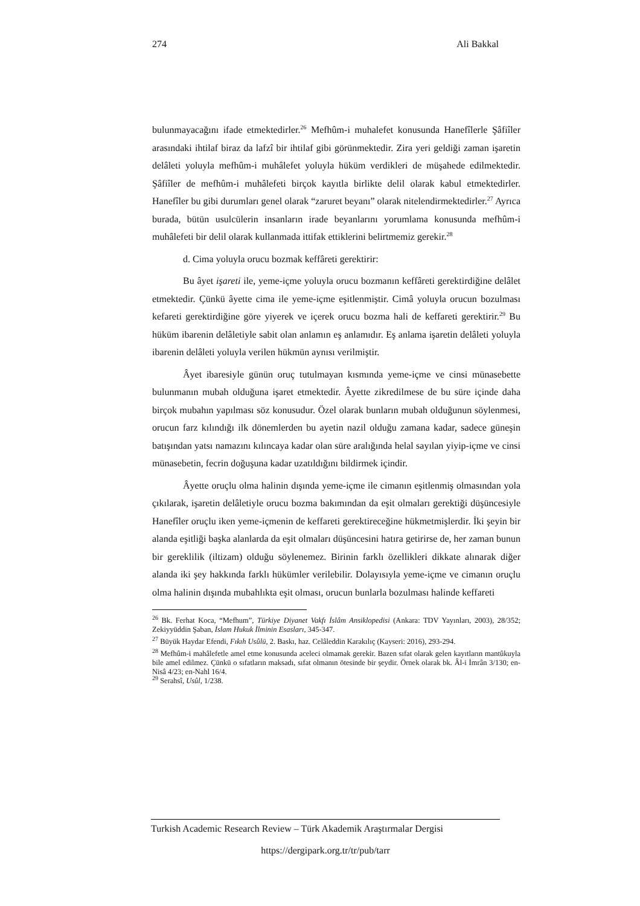274 Ali Bakkal
bulunmayacağını ifade etmektedirler.<sup>26</sup> Mefhûm-i muhalefet konusunda Hanefîlerle Şâfiîler arasındaki ihtilaf biraz da lafzî bir ihtilaf gibi görünmektedir. Zira yeri geldiği zaman işaretin delâleti yoluyla mefhûm-i muhâlefet yoluyla hüküm verdikleri de müşahede edilmektedir. Şâfiîler de mefhûm-i muhâlefeti birçok kayıtla birlikte delil olarak kabul etmektedirler. Hanefîler bu gibi durumları genel olarak “zaruret beyanı” olarak nitelendirmektedirler.<sup>27</sup> Ayrıca burada, bütün usulcülerin insanların irade beyanlarını yorumlama konusunda mefhûm-i muhâlefeti bir delil olarak kullanmada ittifak ettiklerini belirtmemiz gerekir.<sup>28</sup>
d. Cima yoluyla orucu bozmak keffâreti gerektirir:
Bu âyet işareti ile, yeme-içme yoluyla orucu bozmanın keffâreti gerektirdiğine delâlet etmektedir. Çünkü âyette cima ile yeme-içme eşitlenmiştir. Cimâ yoluyla orucun bozulması kefareti gerektirdiğine göre yiyerek ve içerek orucu bozma hali de keffareti gerektirir.<sup>29</sup> Bu hüküm ibarenin delâletiyle sabit olan anlamın eş anlamıdır. Eş anlama işaretin delâleti yoluyla ibarenin delâleti yoluyla verilen hükmün aynısı verilmiştir.
Âyet ibaresiyle günün oruç tutulmayan kısmında yeme-içme ve cinsi münasebette bulunmanın mubah olduğuna işaret etmektedir. Âyette zikredilmese de bu süre içinde daha birçok mubahın yapılması söz konusudur. Özel olarak bunların mubah olduğunun söylenmesi, orucun farz kılındığı ilk dönemlerden bu ayetin nazil olduğu zamana kadar, sadece güneşin batışından yatsı namazını kılıncaya kadar olan süre aralığında helal sayılan yiyip-içme ve cinsi münasebetin, fecrin doğuşuna kadar uzatıldığını bildirmek içindir.
Âyette oruçlu olma halinin dışında yeme-içme ile cimanın eşitlenmiş olmasından yola çıkılarak, işaretin delâletiyle orucu bozma bakımından da eşit olmaları gerektiği düşüncesiyle Hanefîler oruçlu iken yeme-içmenin de keffareti gerektireceğine hükmetmişlerdir. İki şeyin bir alanda eşitliği başka alanlarda da eşit olmaları düşüncesini hatıra getirirse de, her zaman bunun bir gereklilik (iltizam) olduğu söylenemez. Birinin farklı özellikleri dikkate alınarak diğer alanda iki şey hakkında farklı hükümler verilebilir. Dolayısıyla yeme-içme ve cimanın oruçlu olma halinin dışında mubahlıkta eşit olması, orucun bunlarla bozulması halinde keffareti
<sup>26</sup> Bk. Ferhat Koca, “Mefhum”, Türkiye Diyanet Vakfı İslâm Ansiklopedisi (Ankara: TDV Yayınları, 2003), 28/352; Zekiyyüddin Şaban, İslam Hukuk İlminin Esasları, 345-347.
<sup>27</sup> Büyük Haydar Efendi, Fıkıh Usûlü, 2. Baskı, haz. Celâleddin Karakılıç (Kayseri: 2016), 293-294.
<sup>28</sup> Mefhûm-i mahâlefetle amel etme konusunda aceleci olmamak gerekir. Bazen sıfat olarak gelen kayıtların mantûkuyla bile amel edilmez. Çünkü o sıfatların maksadı, sıfat olmanın ötesinde bir şeydir. Örnek olarak bk. Âl-i İmrân 3/130; en-Nisâ 4/23; en-Nahl 16/4.
<sup>29</sup> Serahsî, Usûl, 1/238.
Turkish Academic Research Review – Türk Akademik Araştırmalar Dergisi
https://dergipark.org.tr/tr/pub/tarr